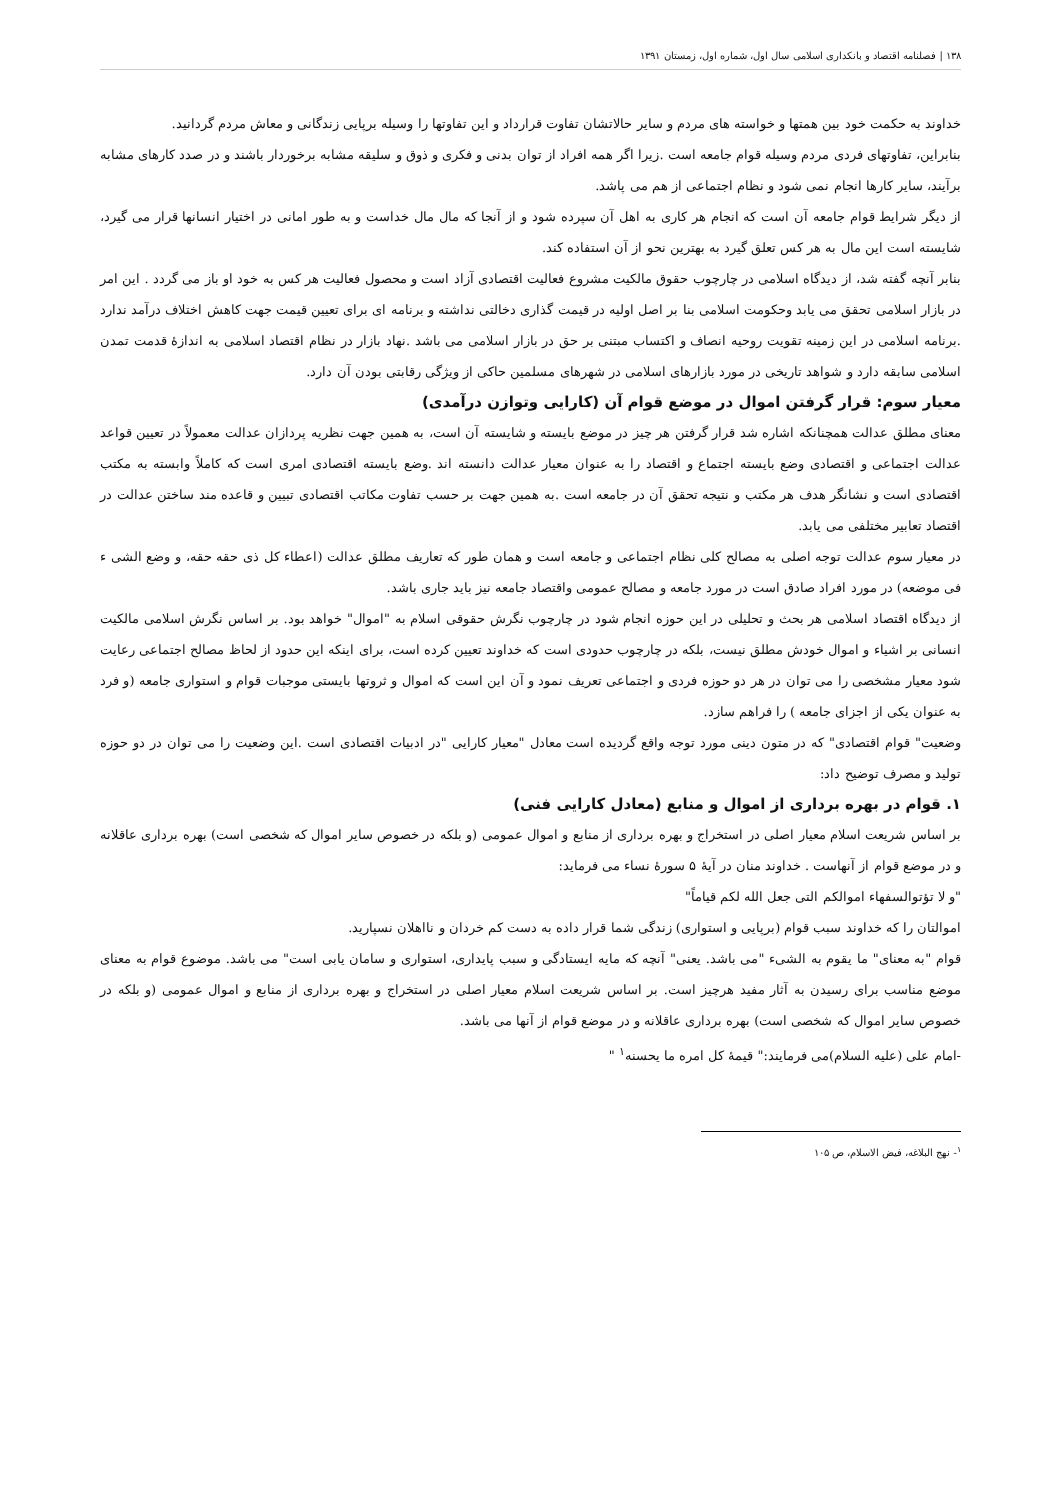۱۳۸ | فصلنامه اقتصاد و بانکداری اسلامی سال اول، شماره اول، زمستان ۱۳۹۱
خداوند به حکمت خود بین همتها و خواسته های مردم و سایر حالاتشان تفاوت قرارداد و این تفاوتها را وسیله برپایی زندگانی و معاش مردم گردانید.
بنابراین، تفاوتهای فردی مردم وسیله قوام جامعه است .زیرا اگر همه افراد از توان بدنی و فکری و ذوق و سلیقه مشابه برخوردار باشند و در صدد کارهای مشابه برآیند، سایر کارها انجام نمی شود و نظام اجتماعی از هم می پاشد.
از دیگر شرایط قوام جامعه آن است که انجام هر کاری به اهل آن سپرده شود و از آنجا که مال مال خداست و به طور امانی در اختیار انسانها قرار می گیرد، شایسته است این مال به هر کس تعلق گیرد به بهترین نحو از آن استفاده کند.
بنابر آنچه گفته شد، از دیدگاه اسلامی در چارچوب حقوق مالکیت مشروع فعالیت اقتصادی آزاد است و محصول فعالیت هر کس به خود او باز می گردد . این امر در بازار اسلامی تحقق می یابد وحکومت اسلامی بنا بر اصل اولیه در قیمت گذاری دخالتی نداشته و برنامه ای برای تعیین قیمت جهت کاهش اختلاف درآمد ندارد .برنامه اسلامی در این زمینه تقویت روحیه انصاف و اکتساب مبتنی بر حق در بازار اسلامی می باشد .نهاد بازار در نظام اقتصاد اسلامی به اندازۀ قدمت تمدن اسلامی سابقه دارد و شواهد تاریخی در مورد بازارهای اسلامی در شهرهای مسلمین حاکی از ویژگی رقابتی بودن آن دارد.
معیار سوم: قرار گرفتن اموال در موضع قوام آن (کارایی وتوازن درآمدی)
معنای مطلق عدالت همچنانکه اشاره شد قرار گرفتن هر چیز در موضع بایسته و شایسته آن است، به همین جهت نظریه پردازان عدالت معمولاً در تعیین قواعد عدالت اجتماعی و اقتصادی وضع بایسته اجتماع و اقتصاد را به عنوان معیار عدالت دانسته اند .وضع بایسته اقتصادی امری است که کاملاً وابسته به مکتب اقتصادی است و نشانگر هدف هر مکتب و نتیجه تحقق آن در جامعه است .به همین جهت بر حسب تفاوت مکاتب اقتصادی تبیین و قاعده مند ساختن عدالت در اقتصاد تعابیر مختلفی می یابد.
در معیار سوم عدالت توجه اصلی به مصالح کلی نظام اجتماعی و جامعه است و همان طور که تعاریف مطلق عدالت (اعطاء کل ذی حقه حقه، و وضع الشی ء فی موضعه) در مورد افراد صادق است در مورد جامعه و مصالح عمومی واقتصاد جامعه نیز باید جاری باشد.
از دیدگاه اقتصاد اسلامی هر بحث و تحلیلی در این حوزه انجام شود در چارچوب نگرش حقوقی اسلام به "اموال" خواهد بود. بر اساس نگرش اسلامی مالکیت انسانی بر اشیاء و اموال خودش مطلق نیست، بلکه در چارچوب حدودی است که خداوند تعیین کرده است، برای اینکه این حدود از لحاظ مصالح اجتماعی رعایت شود معیار مشخصی را می توان در هر دو حوزه فردی و اجتماعی تعریف نمود و آن این است که اموال و ثروتها بایستی موجبات قوام و استواری جامعه (و فرد به عنوان یکی از اجزای جامعه ) را فراهم سازد.
وضعیت" قوام اقتصادی" که در متون دینی مورد توجه واقع گردیده است معادل "معیار کارایی "در ادبیات اقتصادی است .این وضعیت را می توان در دو حوزه تولید و مصرف توضیح داد:
۱. قوام در بهره برداری از اموال و منابع (معادل کارایی فنی)
بر اساس شریعت اسلام معیار اصلی در استخراج و بهره برداری از منابع و اموال عمومی (و بلکه در خصوص سایر اموال که شخصی است) بهره برداری عاقلانه و در موضع قوام از آنهاست . خداوند منان در آیۀ ۵ سورۀ نساء می فرماید:
"و لا تؤتوالسفهاء اموالکم التی جعل الله لکم قیاماً"
اموالتان را که خداوند سبب قوام (برپایی و استواری) زندگی شما قرار داده به دست کم خردان و نااهلان نسپارید.
قوام "به معنای" ما یقوم به الشیء "می باشد. یعنی" آنچه که مایه ایستادگی و سبب پایداری، استواری و سامان یابی است" می باشد. موضوع قوام به معنای موضع مناسب برای رسیدن به آثار مفید هرچیز است. بر اساس شریعت اسلام معیار اصلی در استخراج و بهره برداری از منابع و اموال عمومی (و بلکه در خصوص سایر اموال که شخصی است) بهره برداری عاقلانه و در موضع قوام از آنها می باشد.
-امام علی (علیه السلام)می فرمایند:" قیمۀ کل امره ما یحسنه<sup>۱</sup> "
<sup>۱</sup>- نهج البلاغه، فیض الاسلام، ص ۱۰۵